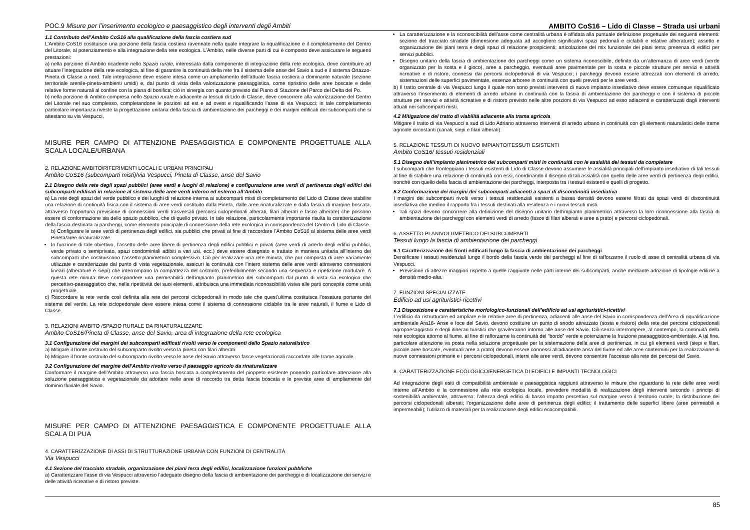POC.9 Misure per l’inserimento ecologico e paesaggistico degli interventi degli Ambiti AMBITO CoS16 – Lido di Classe – Strada usi urbani
1.1 Contributo dell’Ambito CoS16 alla qualificazione della fascia costiera sud
L’Ambito CoS16 costituisce una porzione della fascia costiera ravennate nella quale integrare la riqualificazione e il completamento del Centro del Litorale, al potenziamento e alla integrazione della rete ecologica. L’Ambito, nelle diverse parti di cui è composto deve assicurare le seguenti prestazioni:
a) nella porzione di Ambito ricadente nello Spazio rurale, interessata dalla componente di integrazione della rete ecologica, deve contribuire ad attuare l’integrazione della rete ecologica, al fine di garantire la continuità della rete fra il sistema delle anse del Savio a sud e il sistema Ortazzo-Pineta di Classe a nord. Tale integrazione deve essere intesa come un ampliamento dell’attuale fascia costiera a dominante naturale (sezione territoriale arenile-pineta-ambienti umidi) e, dal punto di vista della valorizzazione paesaggistica, come ripristino delle aree boscate e delle relative forme naturali al confine con la piana di bonifica; ciò in sinergia con quanto previsto dal Piano di Stazione del Parco del Delta del Po.
b) nella porzione di Ambito compresa nello Spazio rurale e adiacente ai tessuti di Lido di Classe, deve concorrere alla valorizzazione del Centro del Litorale nel suo complesso, completandone le porzioni ad est e ad ovest e riqualificando l’asse di via Vespucci; in tale completamento particolare importanza riveste la progettazione unitaria della fascia di ambientazione dei parcheggi e dei margini edificati dei subcomparti che si attestano su via Vespucci.
MISURE PER CAMPO DI ATTENZIONE PAESAGGISTICA E COMPONENTE PROGETTUALE ALLA SCALA LOCALE/URBANA
2. RELAZIONE AMBITO/RIFERIMENTI LOCALI E URBANI PRINCIPALI
Ambito CoS16 (subcomparti misti)/via Vespucci, Pineta di Classe, anse del Savio
2.1 Disegno della rete degli spazi pubblici (aree verdi e luoghi di relazione) e configurazione aree verdi di pertinenza degli edifici dei subcomparti edificati in relazione al sistema delle aree verdi interno ed esterno all’Ambito
a) La rete degli spazi del verde pubblico e dei luoghi di relazione interna ai subcomparti misti di completamento del Lido di Classe deve stabilire una relazione di continuità fisica con il sistema di aree verdi costituito dalla Pineta, dalle aree rinaturalizzate e dalla fascia di margine boscata, attraverso l’opportuna previsione di connessioni verdi trasversali (percorsi ciclopedonali alberati, filari alberati e fasce alberate) che possono essere di conformazione sia dello spazio pubblico, che di quello privato. In tale relazione, particolarmente importante risulta la caratterizzazione della fascia destinata ai parcheggi, come elemento principale di connessione della rete ecologica in corrispondenza del Centro di Lido di Classe.
b) Configurare le aree verdi di pertinenza degli edifici, sia pubblici che privati al fine di raccordare l’Ambito CoS16 al sistema delle aree verdi Pineta/aree rinaturalizzate.
In funzione di tale obiettivo, l’assetto delle aree libere di pertinenza degli edifici pubblici e privati (aree verdi di arredo degli edifici pubblici, verde privato o semiprivato, spazi condominiali adibiti a vari usi, ecc.) deve essere disegnato e trattato in maniera unitaria all’interno dei subcomparti che costituiscono l’assetto planimetrico complessivo. Ciò per realizzare una rete minuta, che pur composta di aree variamente utilizzate e caratterizzate dal punto di vista vegetazionale, assicuri la continuità con l’intero sistema delle aree verdi attraverso connessioni lineari (alberature e siepi) che interrompano la compattezza del costruito, preferibilmente secondo una sequenza e ripetizione modulare. A questa rete minuta deve corrispondere una permeabilità dell’impianto planimetrico dei subcomparti dal punto di vista sia ecologico che percettivo-paesaggistico che, nella ripetitività dei suoi elementi, attribuisca una immediata riconoscibilità visiva alle parti concepite come unità progettuale.
c) Raccordare la rete verde così definita alla rete dei percorsi ciclopedonali in modo tale che quest’ultima costituisca l’ossatura portante del sistema del verde. La rete ciclopedonale deve essere intesa come il sistema di connessione ciclabile tra le aree naturali, il fiume e Lido di Classe.
3. RELAZIONI AMBITO /SPAZIO RURALE DA RINATURALIZZARE
Ambito CoS16/Pineta di Classe, anse del Savio, area di integrazione della rete ecologica
3.1 Configurazione dei margini dei subcomparti edificati rivolti verso le componenti dello Spazio naturalistico
a) Mitigare il fronte costruito del subcomparto rivolto verso la pineta con filari alberati.
b) Mitigare il fronte costruito del subcomparto rivolto verso le anse del Savio attraverso fasce vegetazionali raccordate alle trame agricole.
3.2 Configurazione del margine dell’Ambito rivolto verso il paesaggio agricolo da rinaturalizzare
Conformare il margine dell’Ambito attraverso una fascia boscata a completamento del pioppeto esistente ponendo particolare attenzione alla soluzione paesaggistica e vegetazionale da adottare nelle aree di raccordo tra detta fascia boscata e le previste aree di ampliamente del dominio fluviale del Savio.
MISURE PER CAMPO DI ATTENZIONE PAESAGGISTICA E COMPONENTE PROGETTUALE ALLA SCALA DI PUA
4. CARATTERIZZAZIONE DI ASSI DI STRUTTURAZIONE URBANA CON FUNZIONI DI CENTRALITÀ
Via Vespucci
4.1 Sezione del tracciato stradale, organizzazione dei piani terra degli edifici, localizzazione funzioni pubbliche
a) Caratterizzare l’asse di via Vespucci attraverso l’adeguato disegno della fascia di ambientazione dei parcheggi e di localizzazione dei servizi e delle attività ricreative e di ristoro previste.
La caratterizzazione e la riconoscibilità dell’asse come centralità urbana è affidata alla puntuale definizione progettuale dei seguenti elementi: sezione del tracciato stradale (dimensione adeguata ad accogliere significativi spazi pedonali e ciclabili e relative alberature); assetto e organizzazione dei piani terra e degli spazi di relazione prospicienti; articolazione del mix funzionale dei piani terra; presenza di edifici per servizi pubblici.
Disegno unitario della fascia di ambientazione dei parcheggi come un sistema riconoscibile, definito da un’alternanza di aree verdi (verde organizzato per la sosta e il gioco), aree a parcheggio, eventuali aree pavimentate per la sosta e piccole strutture per servizi e attività ricreative e di ristoro, connessi dai percorsi ciclopedonali di via Vespucci; i parcheggi devono essere attrezzati con elementi di arredo, sistemazioni delle superfici pavimentate, essenze arboree in continuità con quelli previsti per le aree verdi.
b) Il tratto centrale di via Vespucci lungo il quale non sono previsti interventi di nuovo impianto insediativo deve essere comunque riqualificato attraverso l’inserimento di elementi di arredo urbano in continuità con la fascia di ambientazione dei parcheggi e con il sistema di piccole strutture per servizi e attività ricreative e di ristoro previsto nelle altre porzioni di via Vespucci ad esso adiacenti e caratterizzati dagli interventi attuati nei subcomparti misti.
4.2 Mitigazione del tratto di viabilità adiacente alla trama agricola
Mitigare il tratto di via Vespucci a sud di Lido Adriano attraverso interventi di arredo urbano in continuità con gli elementi naturalistici delle trame agricole circostanti (canali, siepi e filari alberati).
5. RELAZIONE TESSUTI DI NUOVO IMPIANTO/TESSUTI ESISTENTI
Ambito CoS16/ tessuti residenziali
5.1 Disegno dell’impianto planimetrico dei subcomparti misti in continuità con le assialità dei tessuti da completare
I subcomparti che fronteggiano i tessuti esistenti di Lido di Classe devono assumere le assialità principali dell’impianto insediativo di tali tessuti al fine di stabilire una relazione di continuità con essi, coordinando il disegno di tali assialità con quello delle aree verdi di pertinenza degli edifici, nonché con quello della fascia di ambientazione dei parcheggi, interposta tra i tessuti esistenti e quelli di progetto.
5.2 Conformazione dei margini dei subcomparti adiacenti a spazi di discontinuità insediativa
I margini dei subcomparti rivolti verso i tessuti residenziali esistenti a bassa densità devono essere filtrati da spazi verdi di discontinuità insediativa che medino il rapporto fra i tessuti destinati alla residenza e i nuovi tessuti misti.
Tali spazi devono concorrere alla definizione del disegno unitario dell’impianto planimetrico attraverso la loro riconnessione alla fascia di ambientazione dei parcheggi con elementi verdi di arredo (fasce di filari alberati e aree a prato) e percorsi ciclopedonali.
6. ASSETTO PLANIVOLUMETRICO DEI SUBCOMPARTI
Tessuti lungo la fascia di ambientazione dei parcheggi
6.1 Caratterizzazione dei fronti edificati lungo la fascia di ambientazione dei parcheggi
Densificare i tessuti residenziali lungo il bordo della fascia verde dei parcheggi al fine di rafforzarne il ruolo di asse di centralità urbana di via Vespucci.
Previsione di altezze maggiori rispetto a quelle raggiunte nelle parti interne dei subcomparti, anche mediante adozione di tipologie edilizie a densità medio-alta.
7. FUNZIONI SPECIALIZZATE
Edificio ad usi agrituristici-ricettivi
7.1 Disposizione e caratteristiche morfologico-funzionali dell’edificio ad usi agrituristici-ricettivi
L’edificio da ristrutturare ed ampliare e le relative aree di pertinenza, adiacenti alle anse del Savio in corrispondenza dell’Area di riqualificazione ambientale Ara16- Anse e foce del Savio, devono costituire un punto di snodo attrezzato (sosta e ristoro) della rete dei percorsi ciclopedonali agropaesaggistici e degli itinerari turistici che graviteranno intorno alle anse del Savio. Ciò senza interrompere, al contempo, la continuità della rete ecologica attorno al fiume, al fine di rafforzarne la continuità del “bordo” verde e potenziarne la fruizione paesaggistico-ambientale. A tal fine, particolare attenzione va posta nella soluzione progettuale per la sistemazione della aree di pertinenza, in cui gli elementi verdi (siepi e filari, piccole aree boscate, eventuali aree a prato) devono essere connessi all’adiacente ansa del fiume ed alle aree contermini per la realizzazione di nuove connessioni primarie e i percorsi ciclopedonali, interni alle aree verdi, devono consentire l’accesso alla rete dei percorsi del Savio.
8. CARATTERIZZAZIONE ECOLOGICO/ENERGETICA DI EDIFICI E IMPIANTI TECNOLOGICI
Ad integrazione degli esiti di compatibilità ambientale e paesaggistica raggiunti attraverso le misure che riguardano la rete delle aree verdi interne all’Ambito e la connessione alla rete ecologica locale, prevedere modalità di realizzazione degli interventi secondo i principi di sostenibilità ambientale, attraverso: l’altezza degli edifici di basso impatto percettivo sul margine verso il territorio rurale; la distribuzione dei percorsi ciclopedonali alberati; l’organizzazione delle aree di pertinenza degli edifici; il trattamento delle superfici libere (aree permeabili e impermeabili); l’utilizzo di materiali per la realizzazione degli edifici ecocompatibili.
85